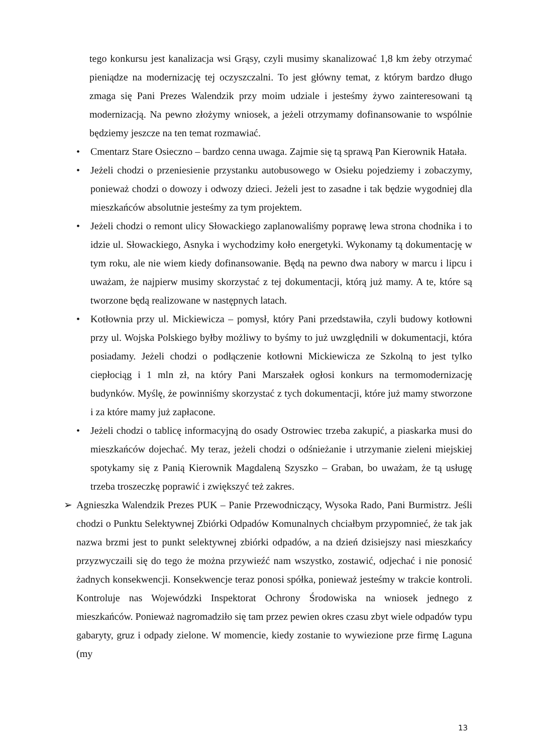tego konkursu jest kanalizacja wsi Grąsy, czyli musimy skanalizować 1,8 km żeby otrzymać pieniądze na modernizację tej oczyszczalni. To jest główny temat, z którym bardzo długo zmaga się Pani Prezes Walendzik przy moim udziale i jesteśmy żywo zainteresowani tą modernizacją. Na pewno złożymy wniosek, a jeżeli otrzymamy dofinansowanie to wspólnie będziemy jeszcze na ten temat rozmawiać.
• Cmentarz Stare Osieczno – bardzo cenna uwaga. Zajmie się tą sprawą Pan Kierownik Hatała.
• Jeżeli chodzi o przeniesienie przystanku autobusowego w Osieku pojedziemy i zobaczymy, ponieważ chodzi o dowozy i odwozy dzieci. Jeżeli jest to zasadne i tak będzie wygodniej dla mieszkańców absolutnie jesteśmy za tym projektem.
• Jeżeli chodzi o remont ulicy Słowackiego zaplanowaliśmy poprawę lewa strona chodnika i to idzie ul. Słowackiego, Asnyka i wychodzimy koło energetyki. Wykonamy tą dokumentację w tym roku, ale nie wiem kiedy dofinansowanie. Będą na pewno dwa nabory w marcu i lipcu i uważam, że najpierw musimy skorzystać z tej dokumentacji, którą już mamy. A te, które są tworzone będą realizowane w następnych latach.
• Kotłownia przy ul. Mickiewicza – pomysł, który Pani przedstawiła, czyli budowy kotłowni przy ul. Wojska Polskiego byłby możliwy to byśmy to już uwzględnili w dokumentacji, która posiadamy. Jeżeli chodzi o podłączenie kotłowni Mickiewicza ze Szkolną to jest tylko ciepłociąg i 1 mln zł, na który Pani Marszałek ogłosi konkurs na termomodernizację budynków. Myślę, że powinniśmy skorzystać z tych dokumentacji, które już mamy stworzone i za które mamy już zapłacone.
• Jeżeli chodzi o tablicę informacyjną do osady Ostrowiec trzeba zakupić, a piaskarka musi do mieszkańców dojechać. My teraz, jeżeli chodzi o odśnieżanie i utrzymanie zieleni miejskiej spotykamy się z Panią Kierownik Magdaleną Szyszko – Graban, bo uważam, że tą usługę trzeba troszeczkę poprawić i zwiększyć też zakres.
➢ Agnieszka Walendzik Prezes PUK – Panie Przewodniczący, Wysoka Rado, Pani Burmistrz. Jeśli chodzi o Punktu Selektywnej Zbiórki Odpadów Komunalnych chciałbym przypomnieć, że tak jak nazwa brzmi jest to punkt selektywnej zbiórki odpadów, a na dzień dzisiejszy nasi mieszkańcy przyzwyczaili się do tego że można przywieźć nam wszystko, zostawić, odjechać i nie ponosić żadnych konsekwencji. Konsekwencje teraz ponosi spółka, ponieważ jesteśmy w trakcie kontroli. Kontroluje nas Wojewódzki Inspektorat Ochrony Środowiska na wniosek jednego z mieszkańców. Ponieważ nagromadziło się tam przez pewien okres czasu zbyt wiele odpadów typu gabaryty, gruz i odpady zielone. W momencie, kiedy zostanie to wywiezione prze firmę Laguna (my
13